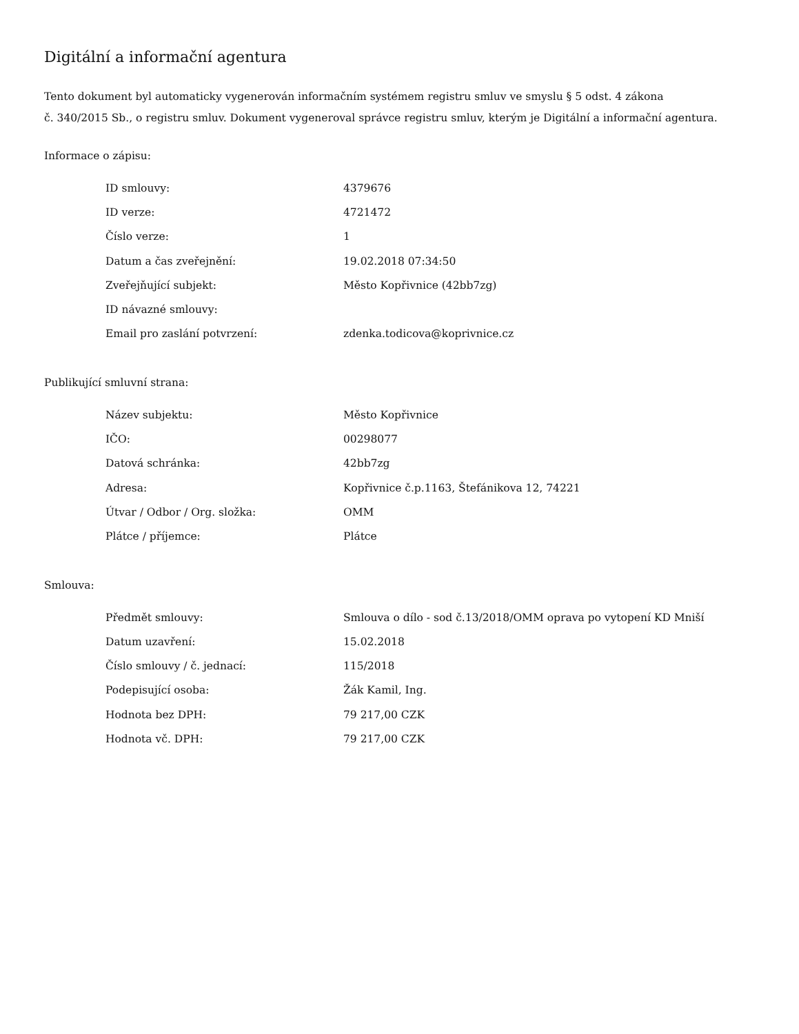Digitální a informační agentura
Tento dokument byl automaticky vygenerován informačním systémem registru smluv ve smyslu § 5 odst. 4 zákona
č. 340/2015 Sb., o registru smluv. Dokument vygeneroval správce registru smluv, kterým je Digitální a informační agentura.
Informace o zápisu:
| ID smlouvy: | 4379676 |
| ID verze: | 4721472 |
| Číslo verze: | 1 |
| Datum a čas zveřejnění: | 19.02.2018 07:34:50 |
| Zveřejňující subjekt: | Město Kopřivnice (42bb7zg) |
| ID návazné smlouvy: | |
| Email pro zaslání potvrzení: | zdenka.todicova@koprivnice.cz |
Publikující smluvní strana:
| Název subjektu: | Město Kopřivnice |
| IČO: | 00298077 |
| Datová schránka: | 42bb7zg |
| Adresa: | Kopřivnice č.p.1163, Štefánikova 12, 74221 |
| Útvar / Odbor / Org. složka: | OMM |
| Plátce / příjemce: | Plátce |
Smlouva:
| Předmět smlouvy: | Smlouva o dílo - sod č.13/2018/OMM oprava po vytopení KD Mniší |
| Datum uzavření: | 15.02.2018 |
| Číslo smlouvy / č. jednací: | 115/2018 |
| Podepisující osoba: | Žák Kamil, Ing. |
| Hodnota bez DPH: | 79 217,00 CZK |
| Hodnota vč. DPH: | 79 217,00 CZK |